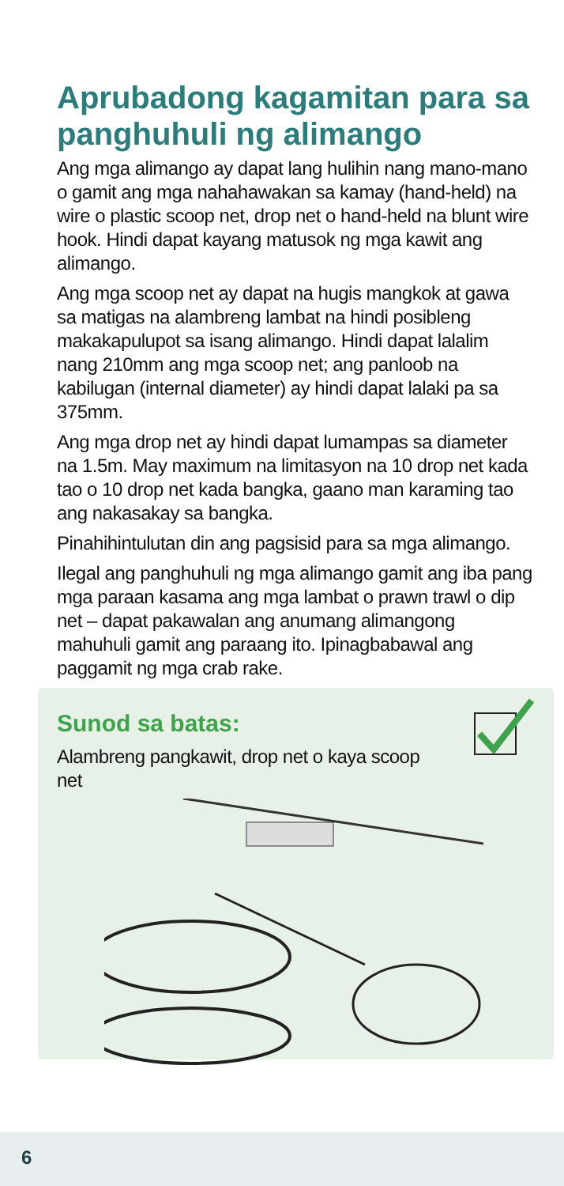Aprubadong kagamitan para sa panghuhuli ng alimango
Ang mga alimango ay dapat lang hulihin nang mano-mano o gamit ang mga nahahawakan sa kamay (hand-held) na wire o plastic scoop net, drop net o hand-held na blunt wire hook. Hindi dapat kayang matusok ng mga kawit ang alimango.
Ang mga scoop net ay dapat na hugis mangkok at gawa sa matigas na alambreng lambat na hindi posibleng makakapulupot sa isang alimango. Hindi dapat lalalim nang 210mm ang mga scoop net; ang panloob na kabilugan (internal diameter) ay hindi dapat lalaki pa sa 375mm.
Ang mga drop net ay hindi dapat lumampas sa diameter na 1.5m. May maximum na limitasyon na 10 drop net kada tao o 10 drop net kada bangka, gaano man karaming tao ang nakasakay sa bangka.
Pinahihintulutan din ang pagsisid para sa mga alimango.
Ilegal ang panghuhuli ng mga alimango gamit ang iba pang mga paraan kasama ang mga lambat o prawn trawl o dip net – dapat pakawalan ang anumang alimangong mahuhuli gamit ang paraang ito. Ipinagbabawal ang paggamit ng mga crab rake.
Sunod sa batas:
Alambreng pangkawit, drop net o kaya scoop net
6